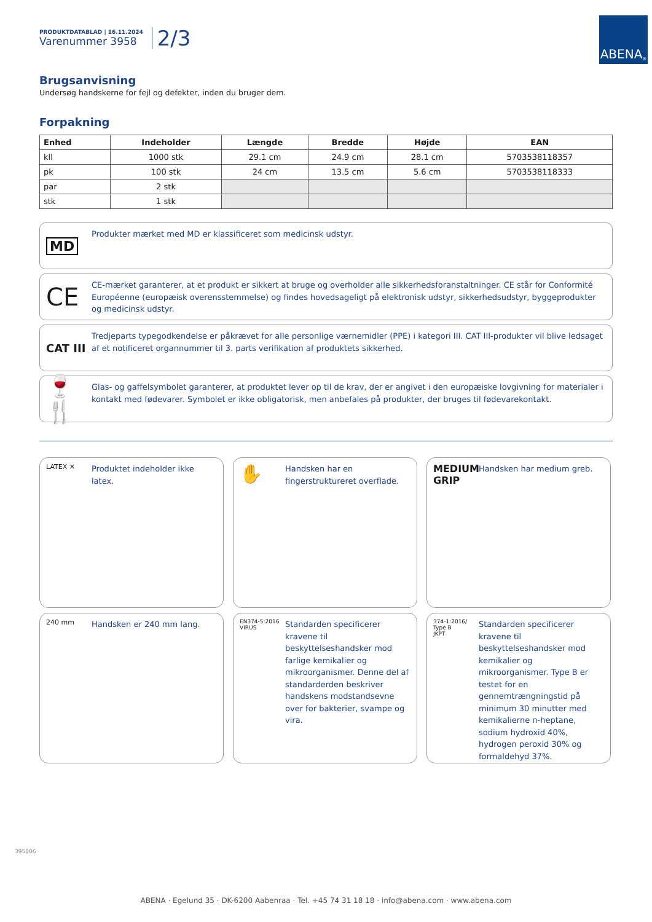PRODUKTDATABLAD | 16.11.2024
Varenummer 3958
2/3
ABENA<sup>®</sup>
Brugsanvisning
Undersøg handskerne for fejl og defekter, inden du bruger dem.
Forpakning
| Enhed | Indeholder | Længde | Bredde | Højde | EAN |
| --- | --- | --- | --- | --- | --- |
| kll | 1000 stk | 29.1 cm | 24.9 cm | 28.1 cm | 5703538118357 |
| pk | 100 stk | 24 cm | 13.5 cm | 5.6 cm | 5703538118333 |
| par | 2 stk | | | | |
| stk | 1 stk | | | | |
MD
Produkter mærket med MD er klassificeret som medicinsk udstyr.
CE
CE-mærket garanterer, at et produkt er sikkert at bruge og overholder alle sikkerhedsforanstaltninger. CE står for Conformité Européenne (europæisk overensstemmelse) og findes hovedsageligt på elektronisk udstyr, sikkerhedsudstyr, byggeprodukter og medicinsk udstyr.
CAT III
Tredjeparts typegodkendelse er påkrævet for alle personlige værnemidler (PPE) i kategori III. CAT III-produkter vil blive ledsaget af et notificeret organnummer til 3. parts verifikation af produktets sikkerhed.
🍷🍴
Glas- og gaffelsymbolet garanterer, at produktet lever op til de krav, der er angivet i den europæiske lovgivning for materialer i kontakt med fødevarer. Symbolet er ikke obligatorisk, men anbefales på produkter, der bruges til fødevarekontakt.
LATEX ✕
Produktet indeholder ikke latex.
✋
Handsken har en fingerstruktureret overflade.
MEDIUM GRIP
Handsken har medium greb.
240 mm
Handsken er 240 mm lang.
EN374-5:2016
VIRUS
Standarden specificerer kravene til beskyttelseshandsker mod farlige kemikalier og mikroorganismer. Denne del af standarderden beskriver handskens modstandsevne over for bakterier, svampe og vira.
374-1:2016/ Type B
JKPT
Standarden specificerer kravene til beskyttelseshandsker mod kemikalier og mikroorganismer. Type B er testet for en gennemtrængningstid på minimum 30 minutter med kemikalierne n-heptane, sodium hydroxid 40%, hydrogen peroxid 30% og formaldehyd 37%.
395806
ABENA · Egelund 35 · DK-6200 Aabenraa · Tel. +45 74 31 18 18 · info@abena.com · www.abena.com